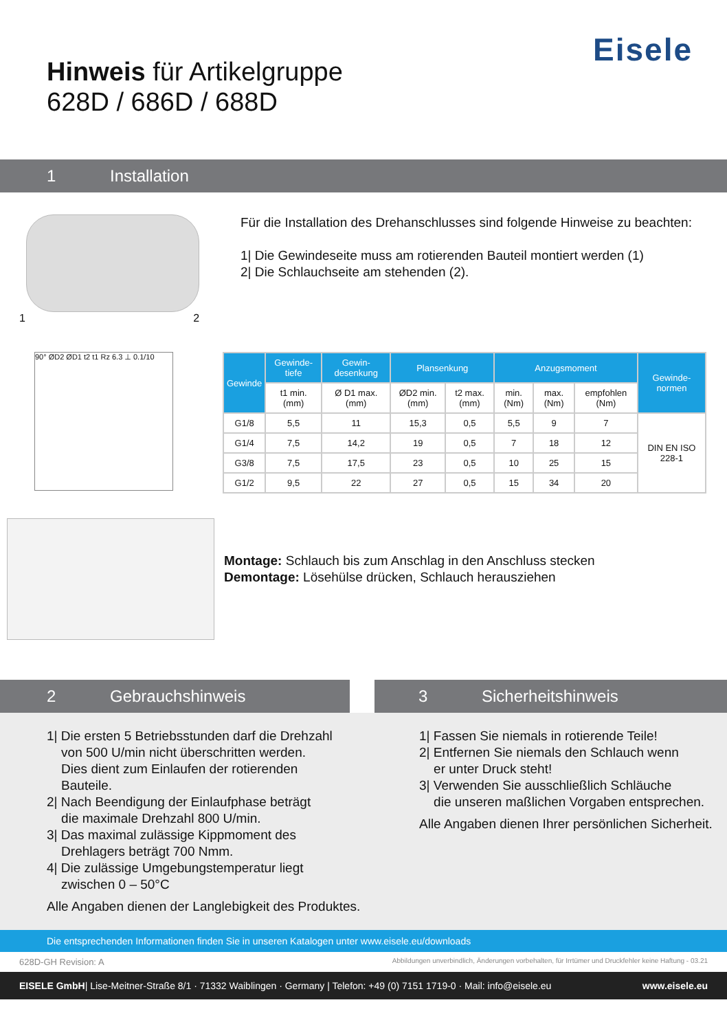Eisele
Hinweis für Artikelgruppe
628D / 686D / 688D
1 Installation
1 2
Für die Installation des Drehanschlusses sind folgende Hinweise zu beachten:
1| Die Gewindeseite muss am rotierenden Bauteil montiert werden (1)
2| Die Schlauchseite am stehenden (2).
90° ØD2 ØD1 t2 t1 Rz 6.3 ⊥ 0.1/10
| Gewinde | Gewinde-tiefe | Gewin-desenkung | Plansenkung | | Anzugsmoment | | | Gewinde-normen |
| --- | --- | --- | --- | --- | --- | --- | --- | --- |
| | t1 min. (mm) | Ø D1 max. (mm) | ØD2 min. (mm) | t2 max. (mm) | min. (Nm) | max. (Nm) | empfohlen (Nm) | |
| G1/8 | 5,5 | 11 | 15,3 | 0,5 | 5,5 | 9 | 7 | DIN EN ISO 228-1 |
| G1/4 | 7,5 | 14,2 | 19 | 0,5 | 7 | 18 | 12 | |
| G3/8 | 7,5 | 17,5 | 23 | 0,5 | 10 | 25 | 15 | |
| G1/2 | 9,5 | 22 | 27 | 0,5 | 15 | 34 | 20 | |
Montage: Schlauch bis zum Anschlag in den Anschluss stecken
Demontage: Lösehülse drücken, Schlauch herausziehen
2 Gebrauchshinweis 3 Sicherheitshinweis
1| Die ersten 5 Betriebsstunden darf die Drehzahl
von 500 U/min nicht überschritten werden.
Dies dient zum Einlaufen der rotierenden
Bauteile.
2| Nach Beendigung der Einlaufphase beträgt
die maximale Drehzahl 800 U/min.
3| Das maximal zulässige Kippmoment des
Drehlagers beträgt 700 Nmm.
4| Die zulässige Umgebungstemperatur liegt
zwischen 0 – 50°C
Alle Angaben dienen der Langlebigkeit des Produktes.
1| Fassen Sie niemals in rotierende Teile!
2| Entfernen Sie niemals den Schlauch wenn
er unter Druck steht!
3| Verwenden Sie ausschließlich Schläuche
die unseren maßlichen Vorgaben entsprechen.
Alle Angaben dienen Ihrer persönlichen Sicherheit.
Die entsprechenden Informationen finden Sie in unseren Katalogen unter www.eisele.eu/downloads
628D-GH Revision: A Abbildungen unverbindlich, Änderungen vorbehalten, für Irrtümer und Druckfehler keine Haftung - 03.21
EISELE GmbH| Lise-Meitner-Straße 8/1 · 71332 Waiblingen · Germany | Telefon: +49 (0) 7151 1719-0 · Mail: info@eisele.eu www.eisele.eu